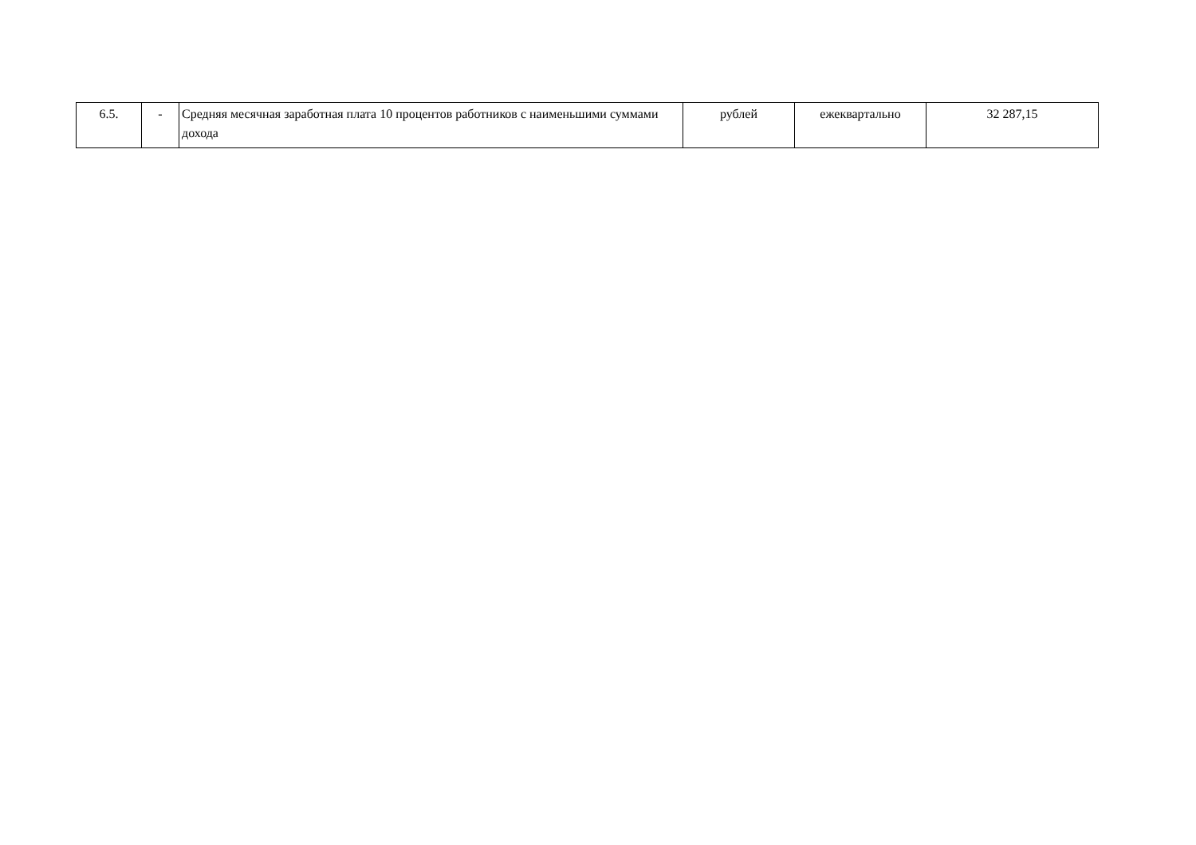| 6.5. | - | Средняя месячная заработная плата 10 процентов работников с наименьшими суммами дохода | рублей | ежеквартально | 32 287,15 |